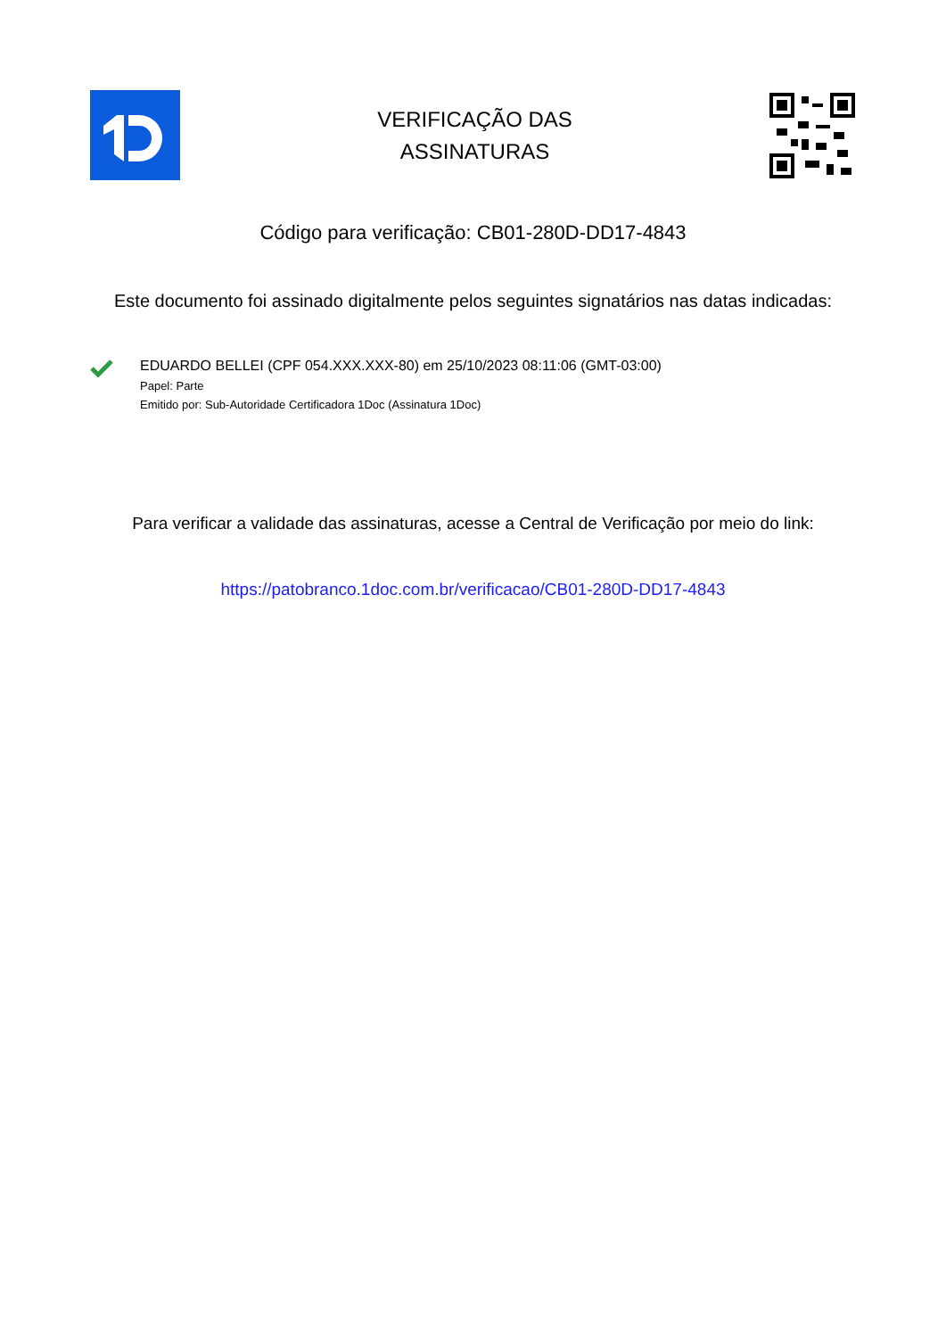VERIFICAÇÃO DAS
ASSINATURAS
Código para verificação: CB01-280D-DD17-4843
Este documento foi assinado digitalmente pelos seguintes signatários nas datas indicadas:
EDUARDO BELLEI (CPF 054.XXX.XXX-80) em 25/10/2023 08:11:06 (GMT-03:00)
Papel: Parte
Emitido por: Sub-Autoridade Certificadora 1Doc (Assinatura 1Doc)
Para verificar a validade das assinaturas, acesse a Central de Verificação por meio do link:
https://patobranco.1doc.com.br/verificacao/CB01-280D-DD17-4843